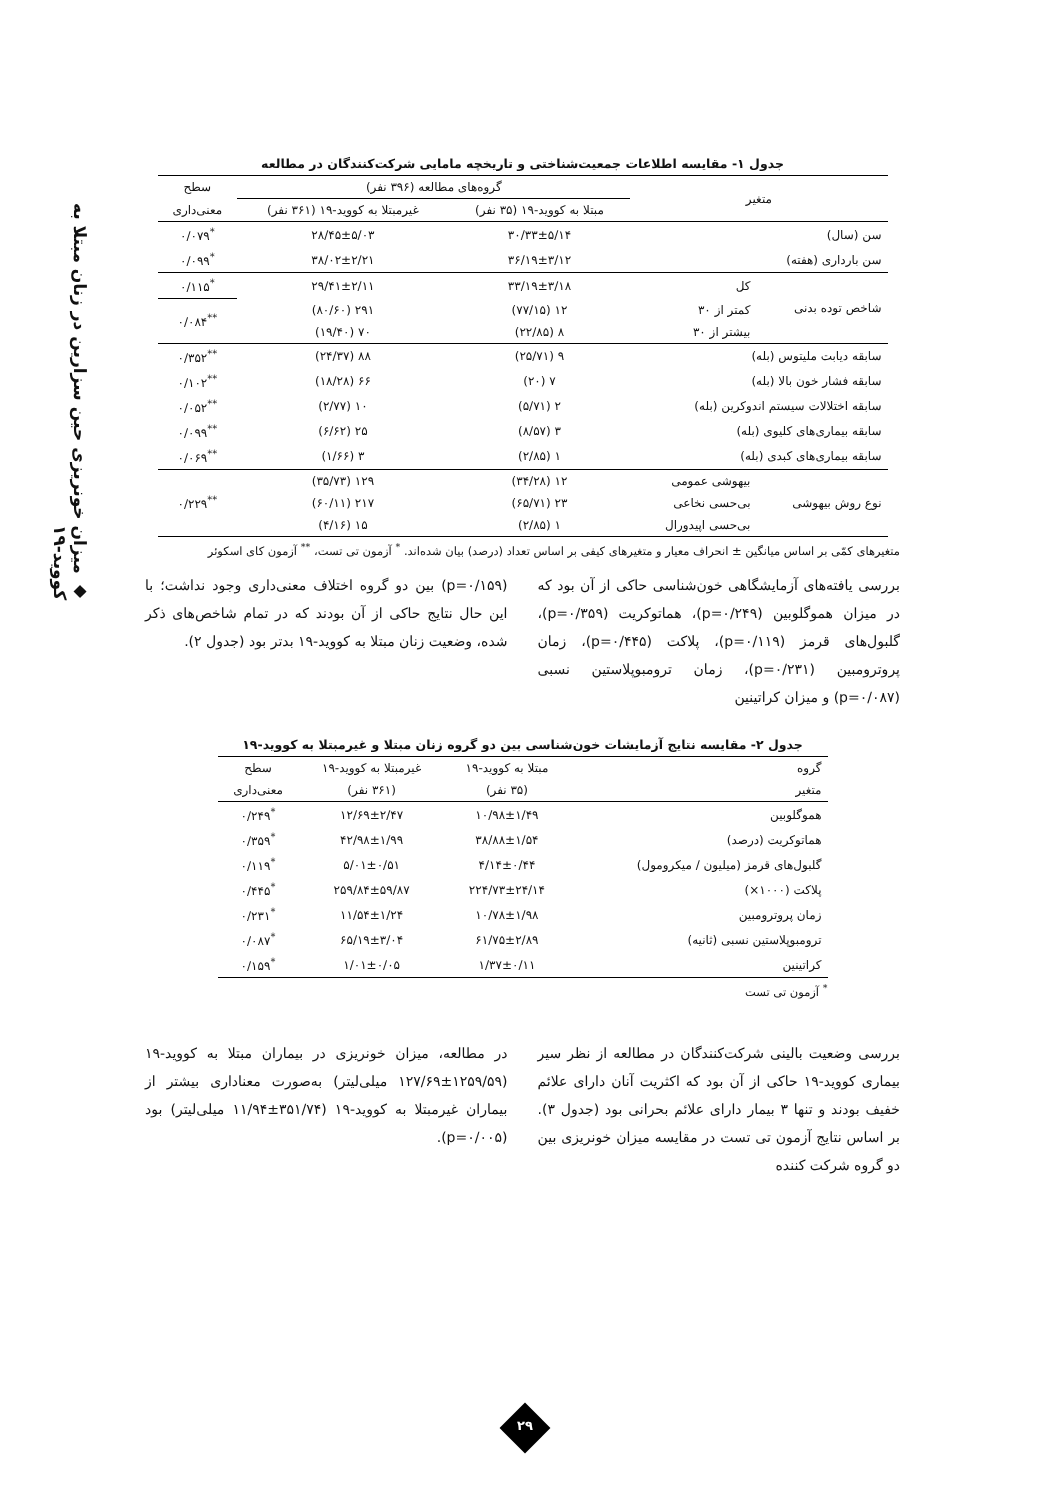◆ میزان خونریزی حین سزارین در زنان مبتلا به کووید-۱۹
جدول ۱- مقایسه اطلاعات جمعیت‌شناختی و تاریخچه مامایی شرکت‌کنندگان در مطالعه
| متغیر | | گروه‌های مطالعه (۳۹۶ نفر) | | سطح |
| --- | --- | --- | --- | --- |
| | | مبتلا به کووید-۱۹ (۳۵ نفر) | غیرمبتلا به کووید-۱۹ (۳۶۱ نفر) | معنی‌داری |
| سن (سال) | | ۳۰/۳۳±۵/۱۴ | ۲۸/۴۵±۵/۰۳ | <sup>*</sup> ۰/۰۷۹ |
| سن بارداری (هفته) | | ۳۶/۱۹±۳/۱۲ | ۳۸/۰۲±۲/۲۱ | <sup>*</sup> ۰/۰۹۹ |
| شاخص توده بدنی | کل | ۳۳/۱۹±۳/۱۸ | ۲۹/۴۱±۲/۱۱ | <sup>*</sup> ۰/۱۱۵ |
| | کمتر از ۳۰ | ۱۲ (۷۷/۱۵) | ۲۹۱ (۸۰/۶۰) | <sup>**</sup> ۰/۰۸۴ |
| | بیشتر از ۳۰ | ۸ (۲۲/۸۵) | ۷۰ (۱۹/۴۰) | |
| سابقه دیابت ملیتوس (بله) | | ۹ (۲۵/۷۱) | ۸۸ (۲۴/۳۷) | <sup>**</sup> ۰/۳۵۲ |
| سابقه فشار خون بالا (بله) | | ۷ (۲۰) | ۶۶ (۱۸/۲۸) | <sup>**</sup> ۰/۱۰۲ |
| سابقه اختلالات سیستم اندوکرین (بله) | | ۲ (۵/۷۱) | ۱۰ (۲/۷۷) | <sup>**</sup> ۰/۰۵۲ |
| سابقه بیماری‌های کلیوی (بله) | | ۳ (۸/۵۷) | ۲۵ (۶/۶۲) | <sup>**</sup> ۰/۰۹۹ |
| سابقه بیماری‌های کبدی (بله) | | ۱ (۲/۸۵) | ۳ (۱/۶۶) | <sup>**</sup> ۰/۰۶۹ |
| نوع روش بیهوشی | بیهوشی عمومی | ۱۲ (۳۴/۲۸) | ۱۲۹ (۳۵/۷۳) | <sup>**</sup> ۰/۲۲۹ |
| | بی‌حسی نخاعی | ۲۳ (۶۵/۷۱) | ۲۱۷ (۶۰/۱۱) | |
| | بی‌حسی اپیدورال | ۱ (۲/۸۵) | ۱۵ (۴/۱۶) | |
متغیرهای کمّی بر اساس میانگین ± انحراف معیار و متغیرهای کیفی بر اساس تعداد (درصد) بیان شده‌اند. <sup>*</sup> آزمون تی تست، <sup>**</sup> آزمون کای اسکوئر
بررسی یافته‌های آزمایشگاهی خون‌شناسی حاکی از آن بود که در میزان هموگلوبین (p=۰/۲۴۹)، هماتوکریت (p=۰/۳۵۹)، گلبول‌های قرمز (p=۰/۱۱۹)، پلاکت (p=۰/۴۴۵)، زمان پروترومبین (p=۰/۲۳۱)، زمان ترومبوپلاستین نسبی (p=۰/۰۸۷) و میزان کراتینین
(p=۰/۱۵۹) بین دو گروه اختلاف معنی‌داری وجود نداشت؛ با این حال نتایج حاکی از آن بودند که در تمام شاخص‌های ذکر شده، وضعیت زنان مبتلا به کووید-۱۹ بدتر بود (جدول ۲).
جدول ۲- مقایسه نتایج آزمایشات خون‌شناسی بین دو گروه زنان مبتلا و غیرمبتلا به کووید-۱۹
| گروه | مبتلا به کووید-۱۹ | غیرمبتلا به کووید-۱۹ | سطح |
| --- | --- | --- | --- |
| متغیر | (۳۵ نفر) | (۳۶۱ نفر) | معنی‌داری |
| هموگلوبین | ۱۰/۹۸±۱/۴۹ | ۱۲/۶۹±۲/۴۷ | <sup>*</sup> ۰/۲۴۹ |
| هماتوکریت (درصد) | ۳۸/۸۸±۱/۵۴ | ۴۲/۹۸±۱/۹۹ | <sup>*</sup> ۰/۳۵۹ |
| گلبول‌های قرمز (میلیون / میکرومول) | ۴/۱۴±۰/۴۴ | ۵/۰۱±۰/۵۱ | <sup>*</sup> ۰/۱۱۹ |
| پلاکت (۱۰۰۰×) | ۲۲۴/۷۳±۲۴/۱۴ | ۲۵۹/۸۴±۵۹/۸۷ | <sup>*</sup> ۰/۴۴۵ |
| زمان پروترومبین | ۱۰/۷۸±۱/۹۸ | ۱۱/۵۴±۱/۲۴ | <sup>*</sup> ۰/۲۳۱ |
| ترومبوپلاستین نسبی (ثانیه) | ۶۱/۷۵±۲/۸۹ | ۶۵/۱۹±۳/۰۴ | <sup>*</sup> ۰/۰۸۷ |
| کراتینین | ۱/۳۷±۰/۱۱ | ۱/۰۱±۰/۰۵ | <sup>*</sup> ۰/۱۵۹ |
<sup>*</sup> آزمون تی تست
بررسی وضعیت بالینی شرکت‌کنندگان در مطالعه از نظر سیر بیماری کووید-۱۹ حاکی از آن بود که اکثریت آنان دارای علائم خفیف بودند و تنها ۳ بیمار دارای علائم بحرانی بود (جدول ۳). بر اساس نتایج آزمون تی تست در مقایسه میزان خونریزی بین دو گروه شرکت کننده
در مطالعه، میزان خونریزی در بیماران مبتلا به کووید-۱۹ (۱۲۵۹/۵۹±۱۲۷/۶۹ میلی‌لیتر) به‌صورت معناداری بیشتر از بیماران غیرمبتلا به کووید-۱۹ (۳۵۱/۷۴±۱۱/۹۴ میلی‌لیتر) بود (p=۰/۰۰۵).
۲۹